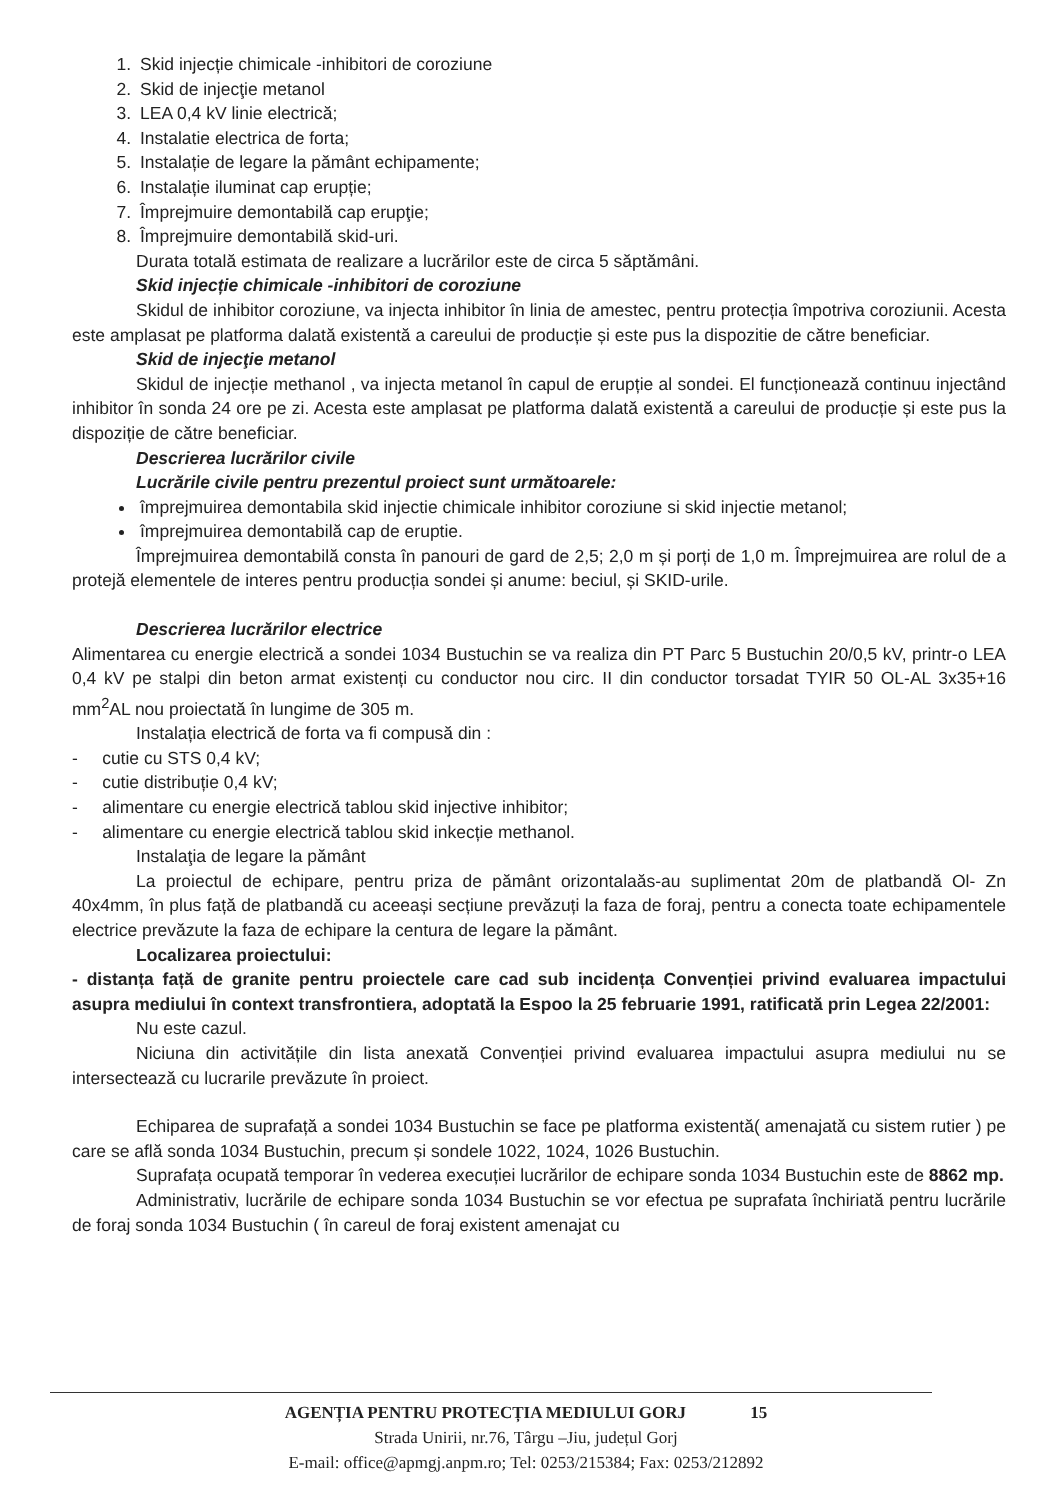1. Skid injecție chimicale -inhibitori de coroziune
2. Skid de injecţie metanol
3. LEA 0,4 kV linie electrică;
4. Instalatie electrica de forta;
5. Instalație de legare la pământ echipamente;
6. Instalație iluminat cap erupție;
7. Împrejmuire demontabilă cap erupţie;
8. Împrejmuire demontabilă skid-uri.
Durata totală estimata de realizare a lucrărilor este de circa 5 săptămâni.
Skid injecție chimicale -inhibitori de coroziune
Skidul de inhibitor coroziune, va injecta inhibitor în linia de amestec, pentru protecția împotriva coroziunii. Acesta este amplasat pe platforma dalată existentă a careului de producție și este pus la dispozitie de către beneficiar.
Skid de injecţie metanol
Skidul de injecție methanol , va injecta metanol în capul de erupție al sondei. El funcționează continuu injectând inhibitor în sonda 24 ore pe zi. Acesta este amplasat pe platforma dalată existentă a careului de producție și este pus la dispoziție de către beneficiar.
Descrierea lucrărilor civile
Lucrările civile pentru prezentul proiect sunt următoarele:
împrejmuirea demontabila skid injectie chimicale inhibitor coroziune si skid injectie metanol;
împrejmuirea demontabilă cap de eruptie.
Împrejmuirea demontabilă consta în panouri de gard de 2,5; 2,0 m și porți de 1,0 m. Împrejmuirea are rolul de a protejă elementele de interes pentru producția sondei și anume: beciul, și SKID-urile.
Descrierea lucrărilor electrice
Alimentarea cu energie electrică a sondei 1034 Bustuchin se va realiza din PT Parc 5 Bustuchin 20/0,5 kV, printr-o LEA 0,4 kV pe stalpi din beton armat existenți cu conductor nou circ. II din conductor torsadat TYIR 50 OL-AL 3x35+16 mm<sup>2</sup>AL nou proiectată în lungime de 305 m.
Instalația electrică de forta va fi compusă din :
- cutie cu STS 0,4 kV;
- cutie distribuție 0,4 kV;
- alimentare cu energie electrică tablou skid injective inhibitor;
- alimentare cu energie electrică tablou skid inkecție methanol.
Instalaţia de legare la pământ
La proiectul de echipare, pentru priza de pământ orizontalaăs-au suplimentat 20m de platbandă Ol- Zn 40x4mm, în plus față de platbandă cu aceeași secțiune prevăzuți la faza de foraj, pentru a conecta toate echipamentele electrice prevăzute la faza de echipare la centura de legare la pământ.
Localizarea proiectului:
- distanța față de granite pentru proiectele care cad sub incidența Convenției privind evaluarea impactului asupra mediului în context transfrontiera, adoptată la Espoo la 25 februarie 1991, ratificată prin Legea 22/2001:
Nu este cazul.
Niciuna din activitățile din lista anexată Convenției privind evaluarea impactului asupra mediului nu se intersectează cu lucrarile prevăzute în proiect.
Echiparea de suprafață a sondei 1034 Bustuchin se face pe platforma existentă( amenajată cu sistem rutier ) pe care se află sonda 1034 Bustuchin, precum și sondele 1022, 1024, 1026 Bustuchin.
Suprafața ocupată temporar în vederea execuției lucrărilor de echipare sonda 1034 Bustuchin este de 8862 mp.
Administrativ, lucrările de echipare sonda 1034 Bustuchin se vor efectua pe suprafata închiriată pentru lucrările de foraj sonda 1034 Bustuchin ( în careul de foraj existent amenajat cu
AGENȚIA PENTRU PROTECȚIA MEDIULUI GORJ 15
Strada Unirii, nr.76, Târgu –Jiu, județul Gorj
E-mail: office@apmgj.anpm.ro; Tel: 0253/215384; Fax: 0253/212892